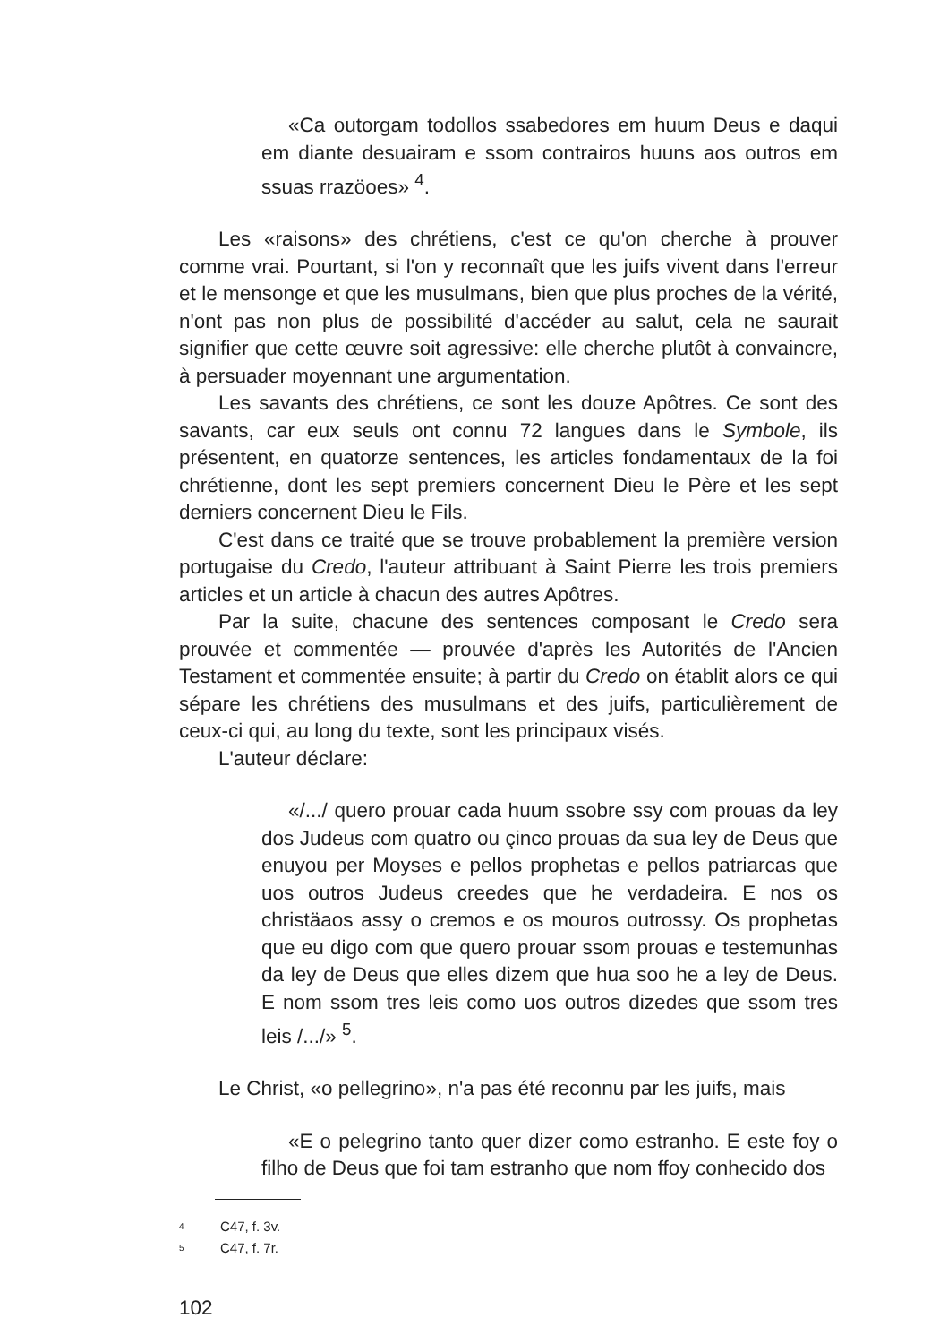«Ca outorgam todollos ssabedores em huum Deus e daqui em diante desuairam e ssom contrairos huuns aos outros em ssuas rrazöoes» <sup>4</sup>.
Les «raisons» des chrétiens, c'est ce qu'on cherche à prouver comme vrai. Pourtant, si l'on y reconnaît que les juifs vivent dans l'erreur et le mensonge et que les musulmans, bien que plus proches de la vérité, n'ont pas non plus de possibilité d'accéder au salut, cela ne saurait signifier que cette œuvre soit agressive: elle cherche plutôt à convaincre, à persuader moyennant une argumentation.
Les savants des chrétiens, ce sont les douze Apôtres. Ce sont des savants, car eux seuls ont connu 72 langues dans le Symbole, ils présentent, en quatorze sentences, les articles fondamentaux de la foi chrétienne, dont les sept premiers concernent Dieu le Père et les sept derniers concernent Dieu le Fils.
C'est dans ce traité que se trouve probablement la première version portugaise du Credo, l'auteur attribuant à Saint Pierre les trois premiers articles et un article à chacun des autres Apôtres.
Par la suite, chacune des sentences composant le Credo sera prouvée et commentée — prouvée d'après les Autorités de l'Ancien Testament et commentée ensuite; à partir du Credo on établit alors ce qui sépare les chrétiens des musulmans et des juifs, particulièrement de ceux-ci qui, au long du texte, sont les principaux visés.
L'auteur déclare:
«/.../ quero prouar cada huum ssobre ssy com prouas da ley dos Judeus com quatro ou çinco prouas da sua ley de Deus que enuyou per Moyses e pellos prophetas e pellos patriarcas que uos outros Judeus creedes que he verdadeira. E nos os christäaos assy o cremos e os mouros outrossy. Os prophetas que eu digo com que quero prouar ssom prouas e testemunhas da ley de Deus que elles dizem que hua soo he a ley de Deus. E nom ssom tres leis como uos outros dizedes que ssom tres leis /.../» <sup>5</sup>.
Le Christ, «o pellegrino», n'a pas été reconnu par les juifs, mais
«E o pelegrino tanto quer dizer como estranho. E este foy o filho de Deus que foi tam estranho que nom ffoy conhecido dos
4 C47, f. 3v.
5 C47, f. 7r.
102